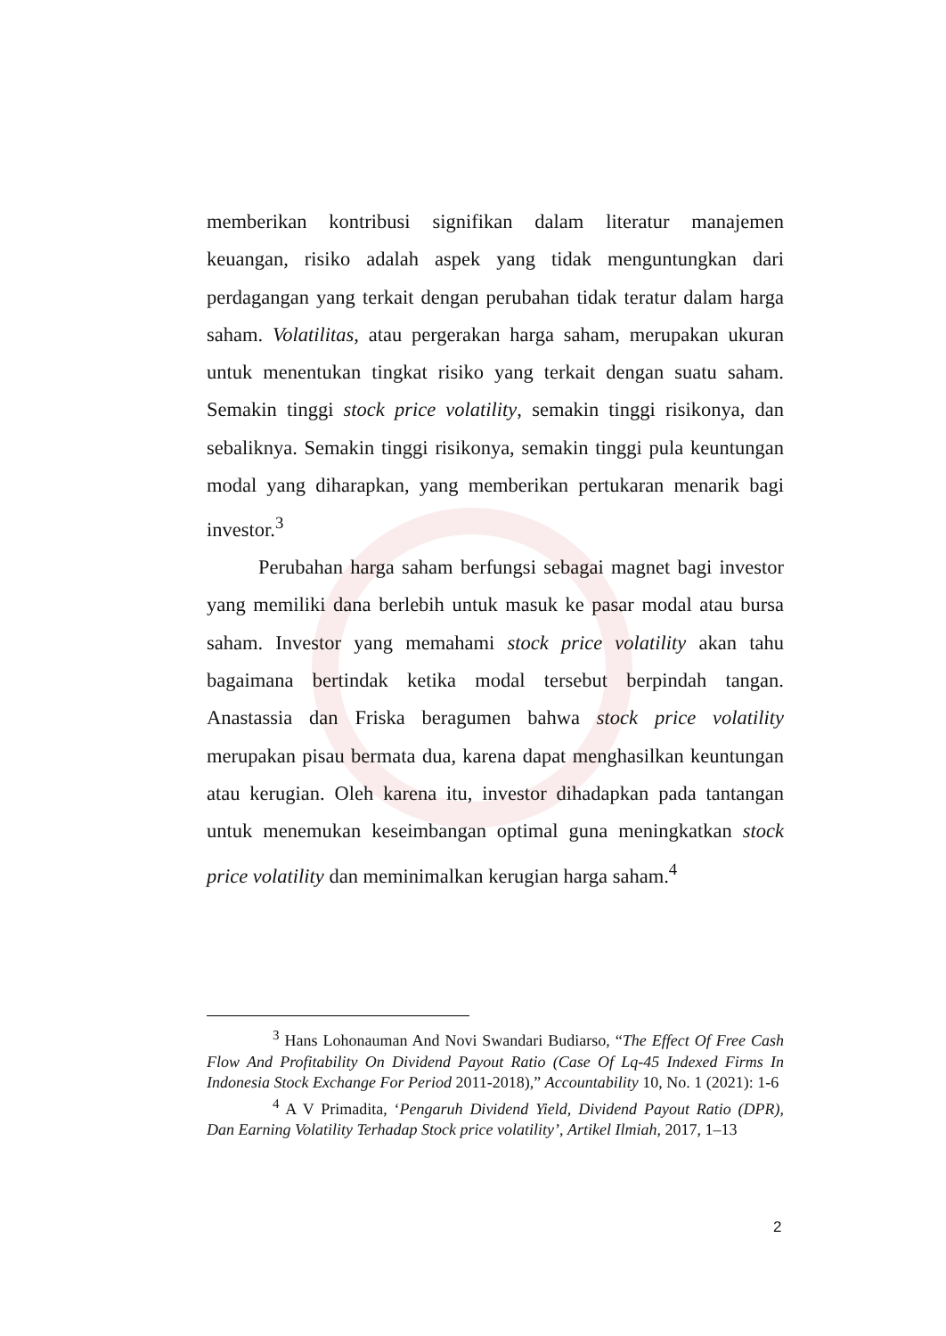memberikan kontribusi signifikan dalam literatur manajemen keuangan, risiko adalah aspek yang tidak menguntungkan dari perdagangan yang terkait dengan perubahan tidak teratur dalam harga saham. Volatilitas, atau pergerakan harga saham, merupakan ukuran untuk menentukan tingkat risiko yang terkait dengan suatu saham. Semakin tinggi stock price volatility, semakin tinggi risikonya, dan sebaliknya. Semakin tinggi risikonya, semakin tinggi pula keuntungan modal yang diharapkan, yang memberikan pertukaran menarik bagi investor.<sup>3</sup>
Perubahan harga saham berfungsi sebagai magnet bagi investor yang memiliki dana berlebih untuk masuk ke pasar modal atau bursa saham. Investor yang memahami stock price volatility akan tahu bagaimana bertindak ketika modal tersebut berpindah tangan. Anastassia dan Friska beragumen bahwa stock price volatility merupakan pisau bermata dua, karena dapat menghasilkan keuntungan atau kerugian. Oleh karena itu, investor dihadapkan pada tantangan untuk menemukan keseimbangan optimal guna meningkatkan stock price volatility dan meminimalkan kerugian harga saham.<sup>4</sup>
<sup>3</sup> Hans Lohonauman And Novi Swandari Budiarso, “The Effect Of Free Cash Flow And Profitability On Dividend Payout Ratio (Case Of Lq-45 Indexed Firms In Indonesia Stock Exchange For Period 2011-2018),” Accountability 10, No. 1 (2021): 1-6
<sup>4</sup> A V Primadita, ‘Pengaruh Dividend Yield, Dividend Payout Ratio (DPR), Dan Earning Volatility Terhadap Stock price volatility’, Artikel Ilmiah, 2017, 1–13
2